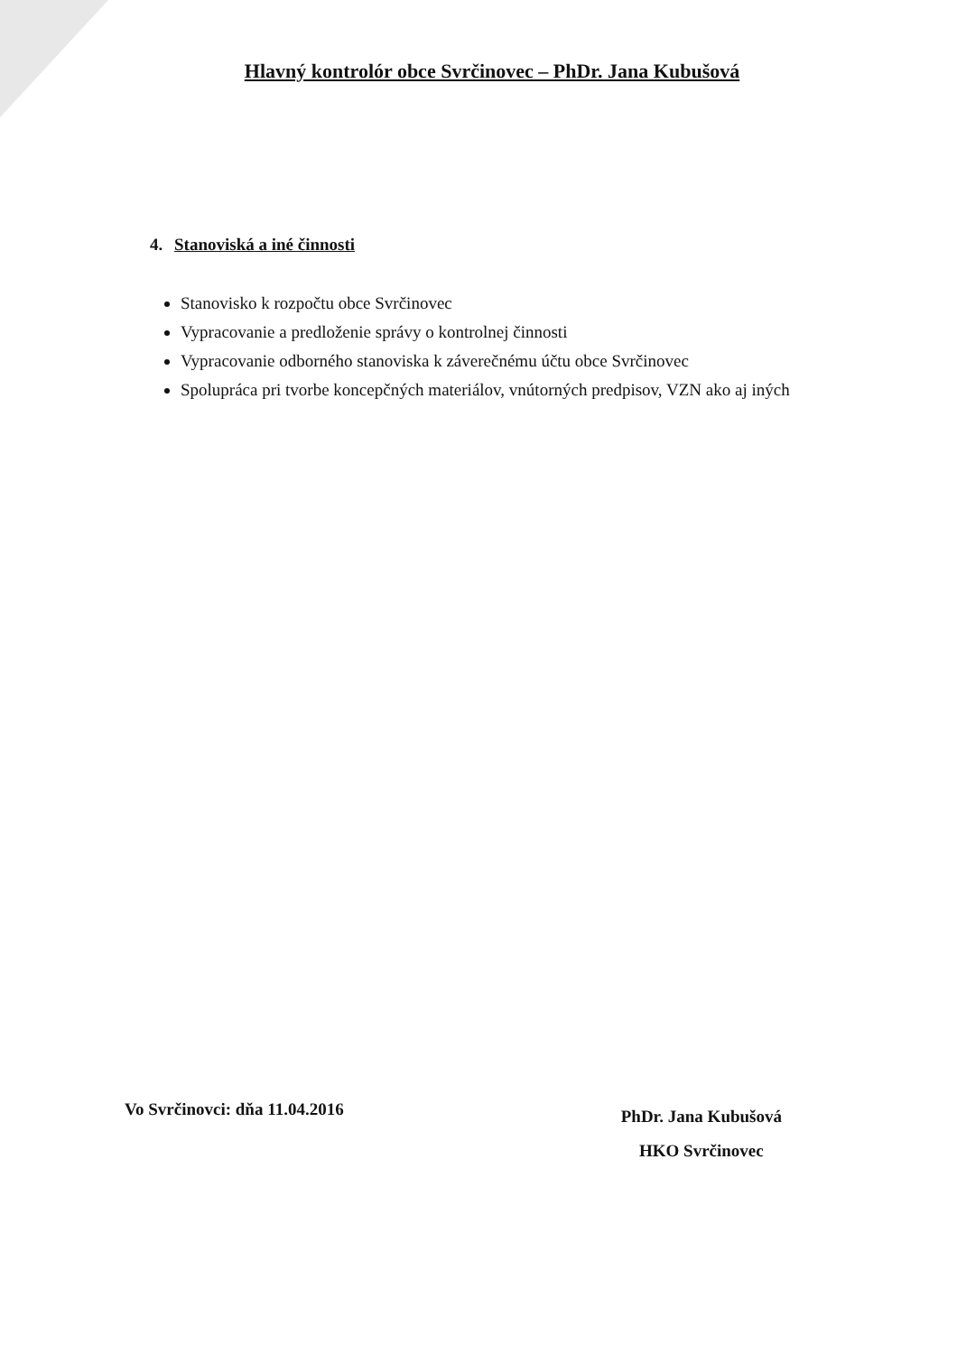Hlavný kontrolór obce Svrčinovec – PhDr. Jana Kubušová
4. Stanoviská a iné činnosti
Stanovisko k rozpočtu obce Svrčinovec
Vypracovanie a predloženie správy o kontrolnej činnosti
Vypracovanie odborného stanoviska k záverečnému účtu obce Svrčinovec
Spolupráca pri tvorbe koncepčných materiálov, vnútorných predpisov, VZN ako aj iných
Vo Svrčinovci: dňa 11.04.2016
PhDr. Jana Kubušová
HKO Svrčinovec